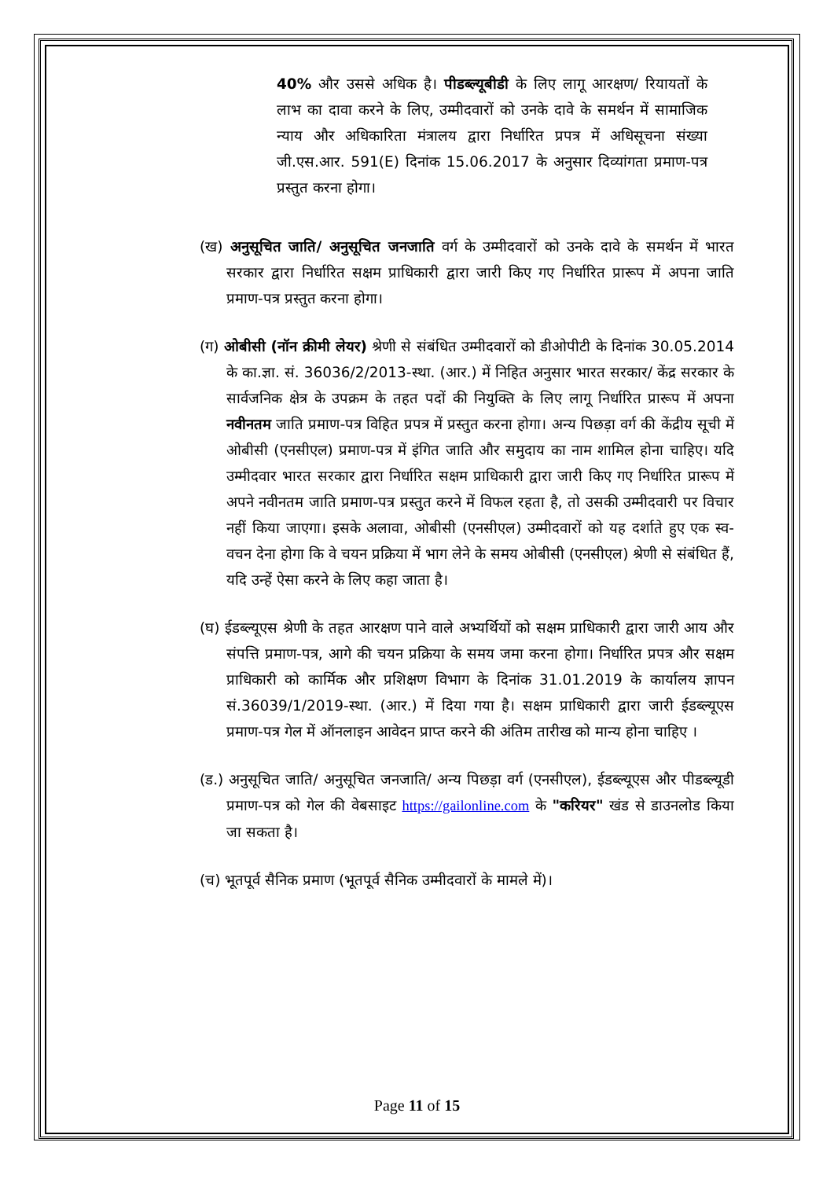40% और उससे अधिक है। पीडब्ल्यूबीडी के लिए लागू आरक्षण/ रियायतों के लाभ का दावा करने के लिए, उम्मीदवारों को उनके दावे के समर्थन में सामाजिक न्याय और अधिकारिता मंत्रालय द्वारा निर्धारित प्रपत्र में अधिसूचना संख्या जी.एस.आर. 591(E) दिनांक 15.06.2017 के अनुसार दिव्यांगता प्रमाण-पत्र प्रस्तुत करना होगा।
(ख) अनुसूचित जाति/ अनुसूचित जनजाति वर्ग के उम्मीदवारों को उनके दावे के समर्थन में भारत सरकार द्वारा निर्धारित सक्षम प्राधिकारी द्वारा जारी किए गए निर्धारित प्रारूप में अपना जाति प्रमाण-पत्र प्रस्तुत करना होगा।
(ग) ओबीसी (नॉन क्रीमी लेयर) श्रेणी से संबंधित उम्मीदवारों को डीओपीटी के दिनांक 30.05.2014 के का.ज्ञा. सं. 36036/2/2013-स्था. (आर.) में निहित अनुसार भारत सरकार/ केंद्र सरकार के सार्वजनिक क्षेत्र के उपक्रम के तहत पदों की नियुक्ति के लिए लागू निर्धारित प्रारूप में अपना नवीनतम जाति प्रमाण-पत्र विहित प्रपत्र में प्रस्तुत करना होगा। अन्य पिछड़ा वर्ग की केंद्रीय सूची में ओबीसी (एनसीएल) प्रमाण-पत्र में इंगित जाति और समुदाय का नाम शामिल होना चाहिए। यदि उम्मीदवार भारत सरकार द्वारा निर्धारित सक्षम प्राधिकारी द्वारा जारी किए गए निर्धारित प्रारूप में अपने नवीनतम जाति प्रमाण-पत्र प्रस्तुत करने में विफल रहता है, तो उसकी उम्मीदवारी पर विचार नहीं किया जाएगा। इसके अलावा, ओबीसी (एनसीएल) उम्मीदवारों को यह दर्शाते हुए एक स्व-वचन देना होगा कि वे चयन प्रक्रिया में भाग लेने के समय ओबीसी (एनसीएल) श्रेणी से संबंधित हैं, यदि उन्हें ऐसा करने के लिए कहा जाता है।
(घ) ईडब्ल्यूएस श्रेणी के तहत आरक्षण पाने वाले अभ्यर्थियों को सक्षम प्राधिकारी द्वारा जारी आय और संपत्ति प्रमाण-पत्र, आगे की चयन प्रक्रिया के समय जमा करना होगा। निर्धारित प्रपत्र और सक्षम प्राधिकारी को कार्मिक और प्रशिक्षण विभाग के दिनांक 31.01.2019 के कार्यालय ज्ञापन सं.36039/1/2019-स्था. (आर.) में दिया गया है। सक्षम प्राधिकारी द्वारा जारी ईडब्ल्यूएस प्रमाण-पत्र गेल में ऑनलाइन आवेदन प्राप्त करने की अंतिम तारीख को मान्य होना चाहिए ।
(ड.) अनुसूचित जाति/ अनुसूचित जनजाति/ अन्य पिछड़ा वर्ग (एनसीएल), ईडब्ल्यूएस और पीडब्ल्यूडी प्रमाण-पत्र को गेल की वेबसाइट https://gailonline.com के "करियर" खंड से डाउनलोड किया जा सकता है।
(च) भूतपूर्व सैनिक प्रमाण (भूतपूर्व सैनिक उम्मीदवारों के मामले में)।
Page 11 of 15